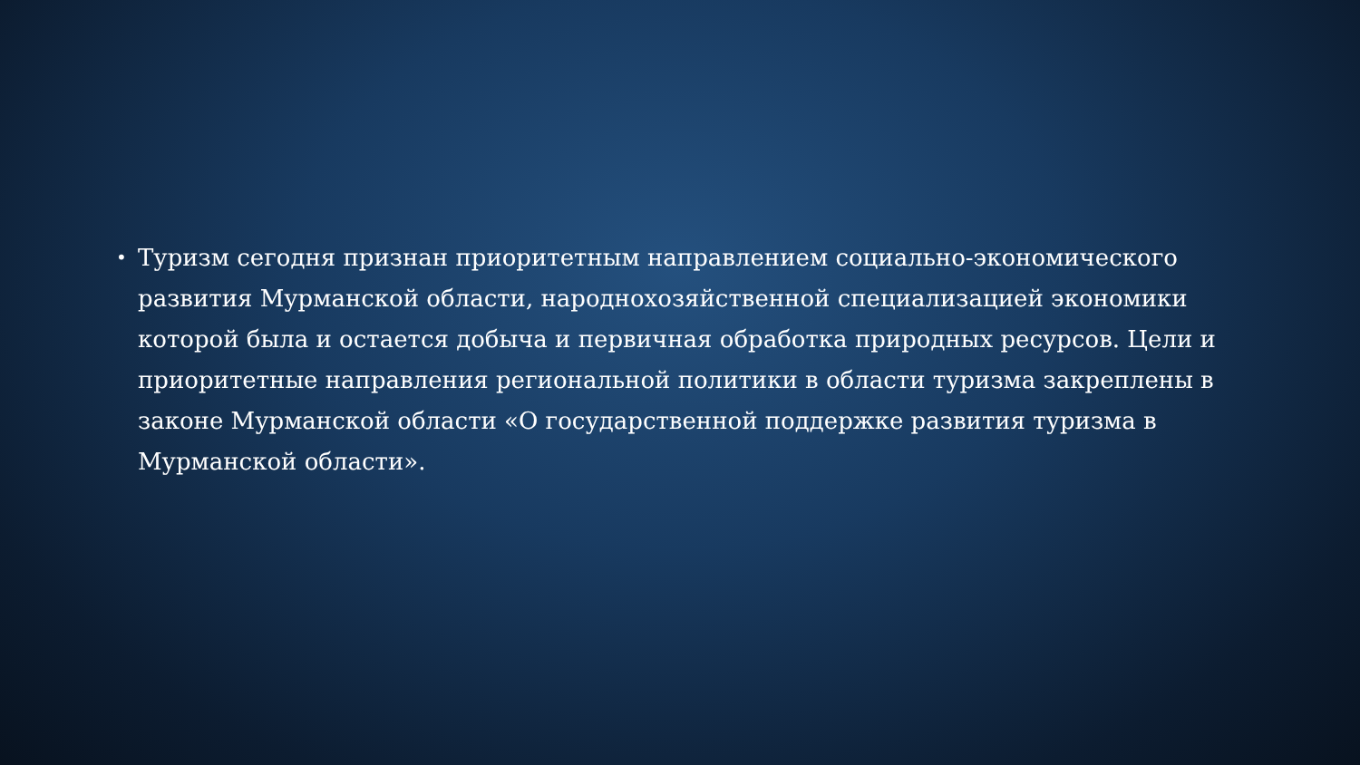• Туризм сегодня признан приоритетным направлением социально-экономического развития Мурманской области, народнохозяйственной специализацией экономики которой была и остается добыча и первичная обработка природных ресурсов. Цели и приоритетные направления региональной политики в области туризма закреплены в законе Мурманской области «О государственной поддержке развития туризма в Мурманской области».